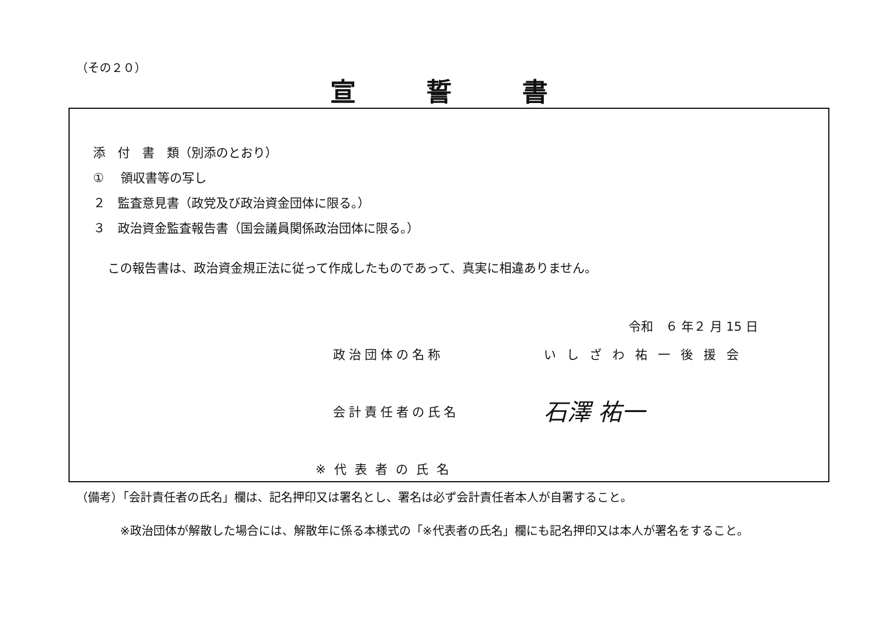（その２０）
宣誓書
添　付　書　類（別添のとおり）
① 　領収書等の写し
２　監査意見書（政党及び政治資金団体に限る。）
３　政治資金監査報告書（国会議員関係政治団体に限る。）
この報告書は、政治資金規正法に従って作成したものであって、真実に相違ありません。
令和　６ 年２ 月 15 日
政治団体の名称 いしざわ祐一後援会
会計責任者の氏名
石澤 祐一
※代表者の氏名
（備考）「会計責任者の氏名」欄は、記名押印又は署名とし、署名は必ず会計責任者本人が自署すること。
※政治団体が解散した場合には、解散年に係る本様式の「※代表者の氏名」欄にも記名押印又は本人が署名をすること。